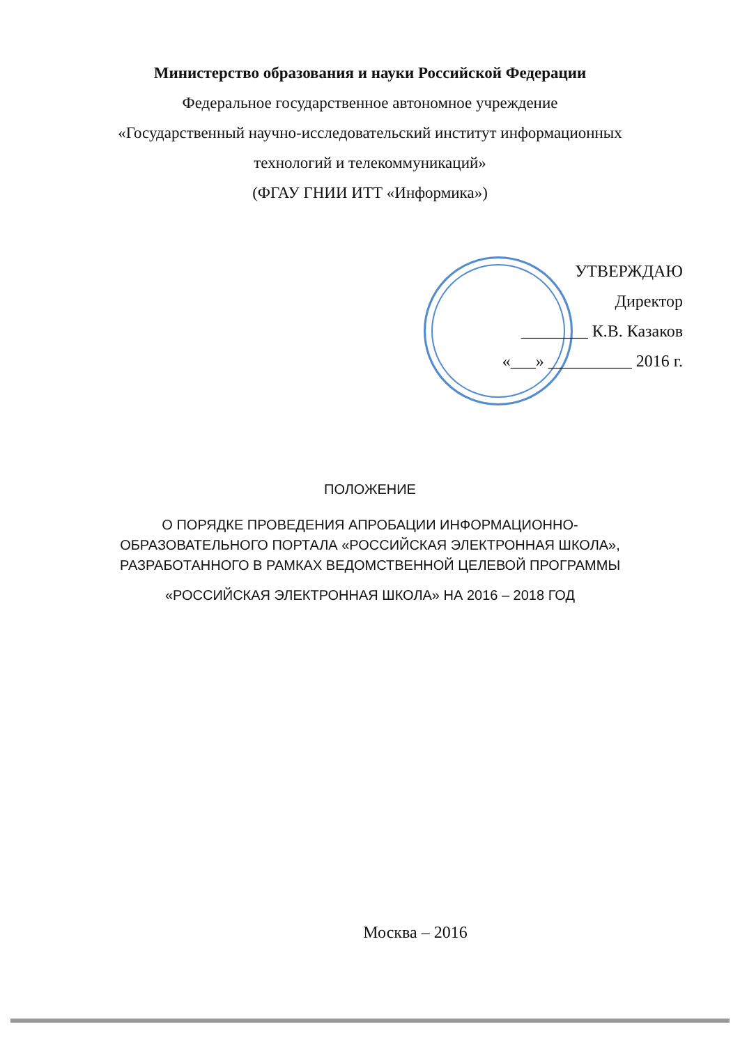Министерство образования и науки Российской Федерации
Федеральное государственное автономное учреждение
«Государственный научно-исследовательский институт информационных
технологий и телекоммуникаций»
(ФГАУ ГНИИ ИТТ «Информика»)
УТВЕРЖДАЮ
Директор
________ К.В. Казаков
«___» __________ 2016 г.
ПОЛОЖЕНИЕ
О ПОРЯДКЕ ПРОВЕДЕНИЯ АПРОБАЦИИ ИНФОРМАЦИОННО-
ОБРАЗОВАТЕЛЬНОГО ПОРТАЛА «РОССИЙСКАЯ ЭЛЕКТРОННАЯ ШКОЛА»,
РАЗРАБОТАННОГО В РАМКАХ ВЕДОМСТВЕННОЙ ЦЕЛЕВОЙ ПРОГРАММЫ
«РОССИЙСКАЯ ЭЛЕКТРОННАЯ ШКОЛА» НА 2016 – 2018 ГОД
Москва – 2016